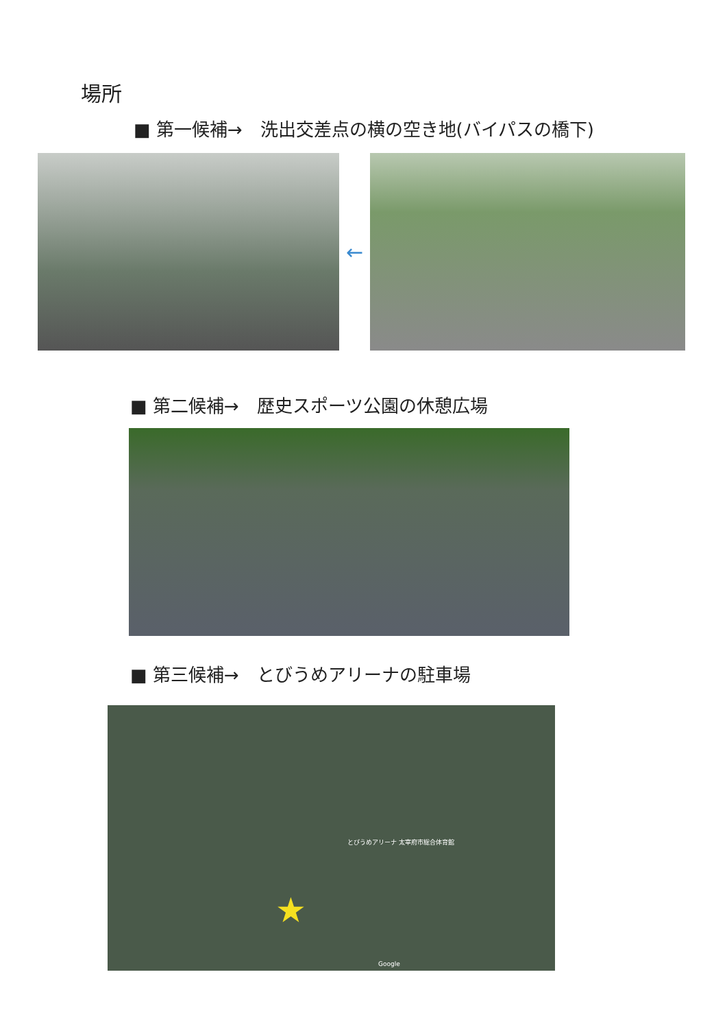場所
■ 第一候補→　洗出交差点の横の空き地(バイパスの橋下)
←
■ 第二候補→　歴史スポーツ公園の休憩広場
■ 第三候補→　とびうめアリーナの駐車場
とびうめアリーナ 太宰府市総合体育館
Google
★